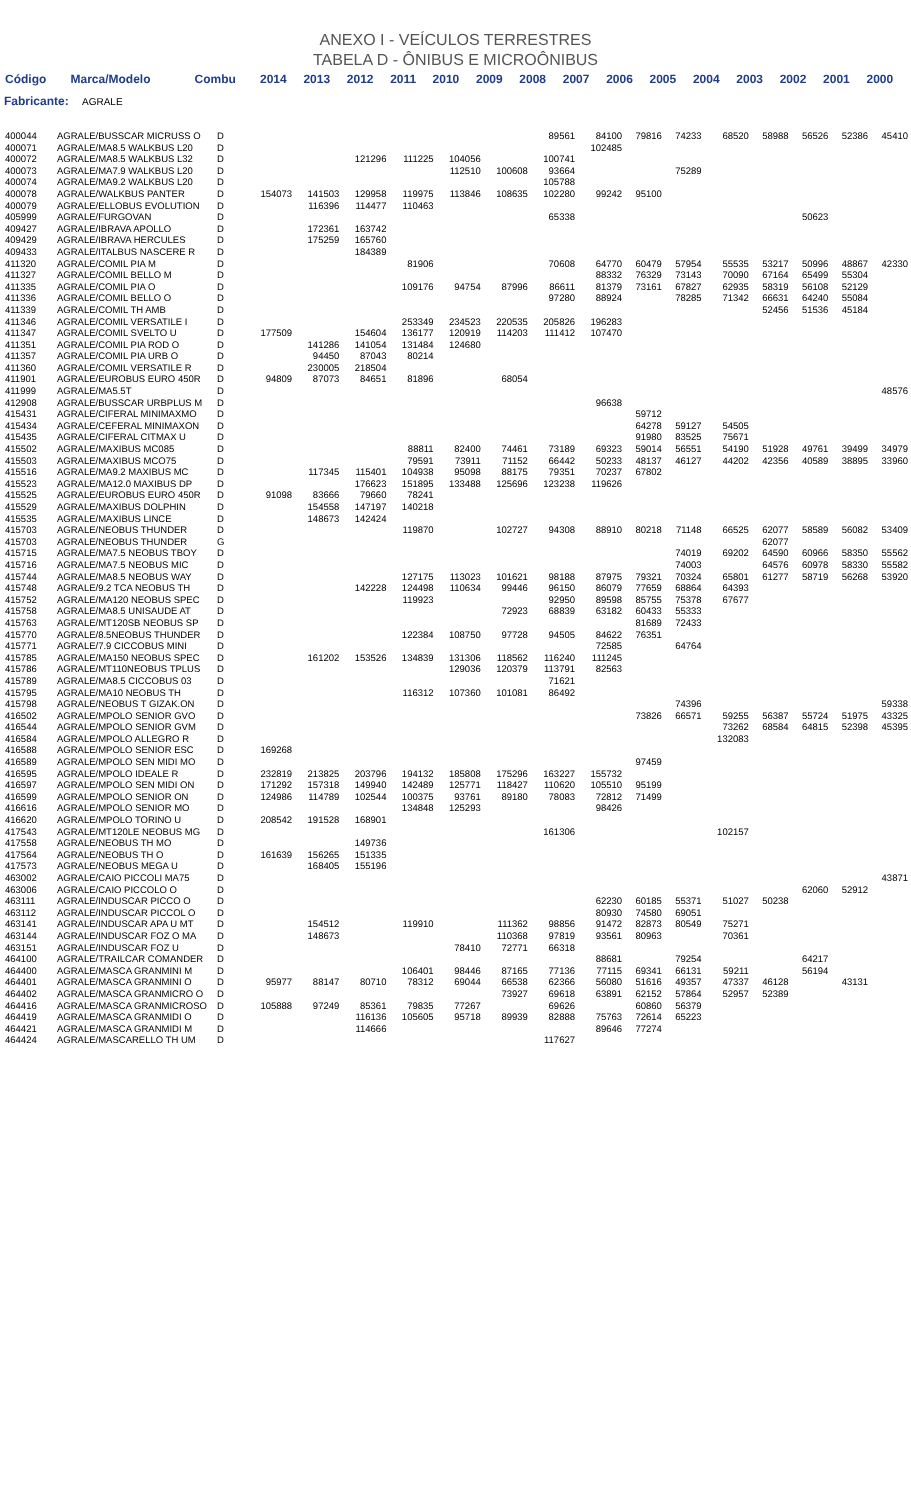ANEXO I - VEÍCULOS TERRESTRES
TABELA D - ÔNIBUS E MICROÔNIBUS
| Código | Marca/Modelo | Combu | 2014 | 2013 | 2012 | 2011 | 2010 | 2009 | 2008 | 2007 | 2006 | 2005 | 2004 | 2003 | 2002 | 2001 | 2000 |
| --- | --- | --- | --- | --- | --- | --- | --- | --- | --- | --- | --- | --- | --- | --- | --- | --- | --- |
Fabricante: AGRALE
| 400044 | AGRALE/BUSSCAR MICRUSS O | D | | | | | | | 89561 | 84100 | 79816 | 74233 | 68520 | 58988 | 56526 | 52386 | 45410 |
| 400071 | AGRALE/MA8.5 WALKBUS L20 | D | | | | | | | | 102485 | | | | | | | |
| 400072 | AGRALE/MA8.5 WALKBUS L32 | D | | | 121296 | 111225 | 104056 | | 100741 | | | | | | | | |
| 400073 | AGRALE/MA7.9 WALKBUS L20 | D | | | | | 112510 | 100608 | 93664 | | | 75289 | | | | | |
| 400074 | AGRALE/MA9.2 WALKBUS L20 | D | | | | | | | 105788 | | | | | | | | |
| 400078 | AGRALE/WALKBUS PANTER | D | 154073 | 141503 | 129958 | 119975 | 113846 | 108635 | 102280 | 99242 | 95100 | | | | | | |
| 400079 | AGRALE/ELLOBUS EVOLUTION | D | | 116396 | 114477 | 110463 | | | | | | | | | | | |
| 405999 | AGRALE/FURGOVAN | D | | | | | | | 65338 | | | | | | 50623 | | |
| 409427 | AGRALE/IBRAVA APOLLO | D | | 172361 | 163742 | | | | | | | | | | | | |
| 409429 | AGRALE/IBRAVA HERCULES | D | | 175259 | 165760 | | | | | | | | | | | | |
| 409433 | AGRALE/ITALBUS NASCERE R | D | | | 184389 | | | | | | | | | | | | |
| 411320 | AGRALE/COMIL PIA M | D | | | | 81906 | | | 70608 | 64770 | 60479 | 57954 | 55535 | 53217 | 50996 | 48867 | 42330 |
| 411327 | AGRALE/COMIL BELLO M | D | | | | | | | | 88332 | 76329 | 73143 | 70090 | 67164 | 65499 | 55304 | |
| 411335 | AGRALE/COMIL PIA O | D | | | | 109176 | 94754 | 87996 | 86611 | 81379 | 73161 | 67827 | 62935 | 58319 | 56108 | 52129 | |
| 411336 | AGRALE/COMIL BELLO O | D | | | | | | | 97280 | 88924 | | 78285 | 71342 | 66631 | 64240 | 55084 | |
| 411339 | AGRALE/COMIL TH AMB | D | | | | | | | | | | | | 52456 | 51536 | 45184 | |
| 411346 | AGRALE/COMIL VERSATILE I | D | | | | 253349 | 234523 | 220535 | 205826 | 196283 | | | | | | | |
| 411347 | AGRALE/COMIL SVELTO U | D | 177509 | | 154604 | 136177 | 120919 | 114203 | 111412 | 107470 | | | | | | | |
| 411351 | AGRALE/COMIL PIA ROD O | D | | 141286 | 141054 | 131484 | 124680 | | | | | | | | | | |
| 411357 | AGRALE/COMIL PIA URB O | D | | 94450 | 87043 | 80214 | | | | | | | | | | | |
| 411360 | AGRALE/COMIL VERSATILE R | D | | 230005 | 218504 | | | | | | | | | | | | |
| 411901 | AGRALE/EUROBUS EURO 450R | D | 94809 | 87073 | 84651 | 81896 | | 68054 | | | | | | | | | |
| 411999 | AGRALE/MA5.5T | D | | | | | | | | | | | | | | | 48576 |
| 412908 | AGRALE/BUSSCAR URBPLUS M | D | | | | | | | | 96638 | | | | | | | |
| 415431 | AGRALE/CIFERAL MINIMAXMO | D | | | | | | | | | 59712 | | | | | | |
| 415434 | AGRALE/CEFERAL MINIMAXON | D | | | | | | | | | 64278 | 59127 | 54505 | | | | |
| 415435 | AGRALE/CIFERAL CITMAX U | D | | | | | | | | | 91980 | 83525 | 75671 | | | | |
| 415502 | AGRALE/MAXIBUS MC085 | D | | | | 88811 | 82400 | 74461 | 73189 | 69323 | 59014 | 56551 | 54190 | 51928 | 49761 | 39499 | 34979 |
| 415503 | AGRALE/MAXIBUS MCO75 | D | | | | 79591 | 73911 | 71152 | 66442 | 50233 | 48137 | 46127 | 44202 | 42356 | 40589 | 38895 | 33960 |
| 415516 | AGRALE/MA9.2 MAXIBUS MC | D | | 117345 | 115401 | 104938 | 95098 | 88175 | 79351 | 70237 | 67802 | | | | | | |
| 415523 | AGRALE/MA12.0 MAXIBUS DP | D | | | 176623 | 151895 | 133488 | 125696 | 123238 | 119626 | | | | | | | |
| 415525 | AGRALE/EUROBUS EURO 450R | D | 91098 | 83666 | 79660 | 78241 | | | | | | | | | | | |
| 415529 | AGRALE/MAXIBUS DOLPHIN | D | | 154558 | 147197 | 140218 | | | | | | | | | | | |
| 415535 | AGRALE/MAXIBUS LINCE | D | | 148673 | 142424 | | | | | | | | | | | | |
| 415703 | AGRALE/NEOBUS THUNDER | D | | | | 119870 | | 102727 | 94308 | 88910 | 80218 | 71148 | 66525 | 62077 | 58589 | 56082 | 53409 |
| 415703 | AGRALE/NEOBUS THUNDER | G | | | | | | | | | | | | 62077 | | | |
| 415715 | AGRALE/MA7.5 NEOBUS TBOY | D | | | | | | | | | | 74019 | 69202 | 64590 | 60966 | 58350 | 55562 |
| 415716 | AGRALE/MA7.5 NEOBUS MIC | D | | | | | | | | | | 74003 | | 64576 | 60978 | 58330 | 55582 |
| 415744 | AGRALE/MA8.5 NEOBUS WAY | D | | | | 127175 | 113023 | 101621 | 98188 | 87975 | 79321 | 70324 | 65801 | 61277 | 58719 | 56268 | 53920 |
| 415748 | AGRALE/9.2 TCA NEOBUS TH | D | | | 142228 | 124498 | 110634 | 99446 | 96150 | 86079 | 77659 | 68864 | 64393 | | | | |
| 415752 | AGRALE/MA120 NEOBUS SPEC | D | | | | 119923 | | | 92950 | 89598 | 85755 | 75378 | 67677 | | | | |
| 415758 | AGRALE/MA8.5 UNISAUDE AT | D | | | | | | 72923 | 68839 | 63182 | 60433 | 55333 | | | | | |
| 415763 | AGRALE/MT120SB NEOBUS SP | D | | | | | | | | | 81689 | 72433 | | | | | |
| 415770 | AGRALE/8.5NEOBUS THUNDER | D | | | | 122384 | 108750 | 97728 | 94505 | 84622 | 76351 | | | | | | |
| 415771 | AGRALE/7.9 CICCOBUS MINI | D | | | | | | | | 72585 | | 64764 | | | | | |
| 415785 | AGRALE/MA150 NEOBUS SPEC | D | | 161202 | 153526 | 134839 | 131306 | 118562 | 116240 | 111245 | | | | | | | |
| 415786 | AGRALE/MT110NEOBUS TPLUS | D | | | | | 129036 | 120379 | 113791 | 82563 | | | | | | | |
| 415789 | AGRALE/MA8.5 CICCOBUS 03 | D | | | | | | | 71621 | | | | | | | | |
| 415795 | AGRALE/MA10 NEOBUS TH | D | | | | 116312 | 107360 | 101081 | 86492 | | | | | | | | |
| 415798 | AGRALE/NEOBUS T GIZAK.ON | D | | | | | | | | | | 74396 | | | | | 59338 |
| 416502 | AGRALE/MPOLO SENIOR GVO | D | | | | | | | | | 73826 | 66571 | 59255 | 56387 | 55724 | 51975 | 43325 |
| 416544 | AGRALE/MPOLO SENIOR GVM | D | | | | | | | | | | | 73262 | 68584 | 64815 | 52398 | 45395 |
| 416584 | AGRALE/MPOLO ALLEGRO R | D | | | | | | | | | | | 132083 | | | | |
| 416588 | AGRALE/MPOLO SENIOR ESC | D | 169268 | | | | | | | | | | | | | | |
| 416589 | AGRALE/MPOLO SEN MIDI MO | D | | | | | | | | | 97459 | | | | | | |
| 416595 | AGRALE/MPOLO IDEALE R | D | 232819 | 213825 | 203796 | 194132 | 185808 | 175296 | 163227 | 155732 | | | | | | | |
| 416597 | AGRALE/MPOLO SEN MIDI ON | D | 171292 | 157318 | 149940 | 142489 | 125771 | 118427 | 110620 | 105510 | 95199 | | | | | | |
| 416599 | AGRALE/MPOLO SENIOR ON | D | 124986 | 114789 | 102544 | 100375 | 93761 | 89180 | 78083 | 72812 | 71499 | | | | | | |
| 416616 | AGRALE/MPOLO SENIOR MO | D | | | | 134848 | 125293 | | | 98426 | | | | | | | |
| 416620 | AGRALE/MPOLO TORINO U | D | 208542 | 191528 | 168901 | | | | | | | | | | | | |
| 417543 | AGRALE/MT120LE NEOBUS MG | D | | | | | | | 161306 | | | | 102157 | | | | |
| 417558 | AGRALE/NEOBUS TH MO | D | | | 149736 | | | | | | | | | | | | |
| 417564 | AGRALE/NEOBUS TH O | D | 161639 | 156265 | 151335 | | | | | | | | | | | | |
| 417573 | AGRALE/NEOBUS MEGA U | D | | 168405 | 155196 | | | | | | | | | | | | |
| 463002 | AGRALE/CAIO PICCOLI MA75 | D | | | | | | | | | | | | | | | 43871 |
| 463006 | AGRALE/CAIO PICCOLO O | D | | | | | | | | | | | | | 62060 | 52912 | |
| 463111 | AGRALE/INDUSCAR PICCO O | D | | | | | | | | 62230 | 60185 | 55371 | 51027 | 50238 | | | |
| 463112 | AGRALE/INDUSCAR PICCOL O | D | | | | | | | | 80930 | 74580 | 69051 | | | | | |
| 463141 | AGRALE/INDUSCAR APA U MT | D | | 154512 | | 119910 | | 111362 | 98856 | 91472 | 82873 | 80549 | 75271 | | | | |
| 463144 | AGRALE/INDUSCAR FOZ O MA | D | | 148673 | | | | 110368 | 97819 | 93561 | 80963 | | 70361 | | | | |
| 463151 | AGRALE/INDUSCAR FOZ U | D | | | | | 78410 | 72771 | 66318 | | | | | | | | |
| 464100 | AGRALE/TRAILCAR COMANDER | D | | | | | | | | 88681 | | 79254 | | | 64217 | | |
| 464400 | AGRALE/MASCA GRANMINI M | D | | | | 106401 | 98446 | 87165 | 77136 | 77115 | 69341 | 66131 | 59211 | | 56194 | | |
| 464401 | AGRALE/MASCA GRANMINI O | D | 95977 | 88147 | 80710 | 78312 | 69044 | 66538 | 62366 | 56080 | 51616 | 49357 | 47337 | 46128 | | 43131 | |
| 464402 | AGRALE/MASCA GRANMICRO O | D | | | | | | 73927 | 69618 | 63891 | 62152 | 57864 | 52957 | 52389 | | | |
| 464416 | AGRALE/MASCA GRANMICROSO | D | 105888 | 97249 | 85361 | 79835 | 77267 | | 69626 | | 60860 | 56379 | | | | | |
| 464419 | AGRALE/MASCA GRANMIDI O | D | | | 116136 | 105605 | 95718 | 89939 | 82888 | 75763 | 72614 | 65223 | | | | | |
| 464421 | AGRALE/MASCA GRANMIDI M | D | | | 114666 | | | | | 89646 | 77274 | | | | | | |
| 464424 | AGRALE/MASCARELLO TH UM | D | | | | | | | 117627 | | | | | | | | |